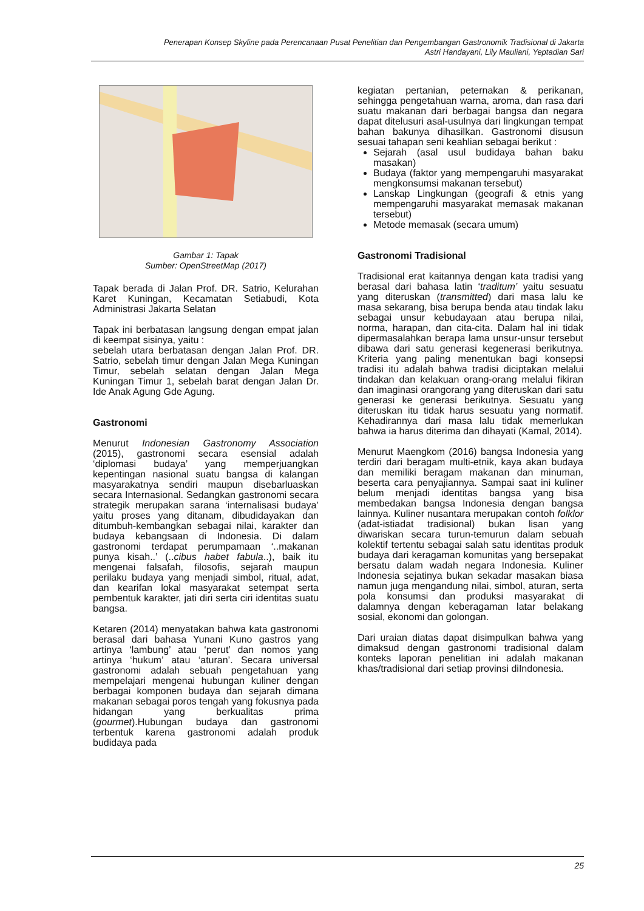Penerapan Konsep Skyline pada Perencanaan Pusat Penelitian dan Pengembangan Gastronomik Tradisional di Jakarta
Astri Handayani, Lily Mauliani, Yeptadian Sari
Gambar 1: Tapak
Sumber: OpenStreetMap (2017)
Tapak berada di Jalan Prof. DR. Satrio, Kelurahan Karet Kuningan, Kecamatan Setiabudi, Kota Administrasi Jakarta Selatan
Tapak ini berbatasan langsung dengan empat jalan di keempat sisinya, yaitu :
sebelah utara berbatasan dengan Jalan Prof. DR. Satrio, sebelah timur dengan Jalan Mega Kuningan Timur, sebelah selatan dengan Jalan Mega Kuningan Timur 1, sebelah barat dengan Jalan Dr. Ide Anak Agung Gde Agung.
Gastronomi
Menurut Indonesian Gastronomy Association (2015), gastronomi secara esensial adalah ‘diplomasi budaya’ yang memperjuangkan kepentingan nasional suatu bangsa di kalangan masyarakatnya sendiri maupun disebarluaskan secara Internasional. Sedangkan gastronomi secara strategik merupakan sarana ‘internalisasi budaya’ yaitu proses yang ditanam, dibudidayakan dan ditumbuh-kembangkan sebagai nilai, karakter dan budaya kebangsaan di Indonesia. Di dalam gastronomi terdapat perumpamaan ‘..makanan punya kisah..’ (..cibus habet fabula..), baik itu mengenai falsafah, filosofis, sejarah maupun perilaku budaya yang menjadi simbol, ritual, adat, dan kearifan lokal masyarakat setempat serta pembentuk karakter, jati diri serta ciri identitas suatu bangsa.
Ketaren (2014) menyatakan bahwa kata gastronomi berasal dari bahasa Yunani Kuno gastros yang artinya ‘lambung’ atau ‘perut’ dan nomos yang artinya ‘hukum’ atau ‘aturan’. Secara universal gastronomi adalah sebuah pengetahuan yang mempelajari mengenai hubungan kuliner dengan berbagai komponen budaya dan sejarah dimana makanan sebagai poros tengah yang fokusnya pada hidangan yang berkualitas prima (gourmet).Hubungan budaya dan gastronomi terbentuk karena gastronomi adalah produk budidaya pada
kegiatan pertanian, peternakan & perikanan, sehingga pengetahuan warna, aroma, dan rasa dari suatu makanan dari berbagai bangsa dan negara dapat ditelusuri asal-usulnya dari lingkungan tempat bahan bakunya dihasilkan. Gastronomi disusun sesuai tahapan seni keahlian sebagai berikut :
Sejarah (asal usul budidaya bahan baku masakan)
Budaya (faktor yang mempengaruhi masyarakat mengkonsumsi makanan tersebut)
Lanskap Lingkungan (geografi & etnis yang mempengaruhi masyarakat memasak makanan tersebut)
Metode memasak (secara umum)
Gastronomi Tradisional
Tradisional erat kaitannya dengan kata tradisi yang berasal dari bahasa latin ‘traditum’ yaitu sesuatu yang diteruskan (transmitted) dari masa lalu ke masa sekarang, bisa berupa benda atau tindak laku sebagai unsur kebudayaan atau berupa nilai, norma, harapan, dan cita-cita. Dalam hal ini tidak dipermasalahkan berapa lama unsur-unsur tersebut dibawa dari satu generasi kegenerasi berikutnya. Kriteria yang paling menentukan bagi konsepsi tradisi itu adalah bahwa tradisi diciptakan melalui tindakan dan kelakuan orang-orang melalui fikiran dan imaginasi orangorang yang diteruskan dari satu generasi ke generasi berikutnya. Sesuatu yang diteruskan itu tidak harus sesuatu yang normatif. Kehadirannya dari masa lalu tidak memerlukan bahwa ia harus diterima dan dihayati (Kamal, 2014).
Menurut Maengkom (2016) bangsa Indonesia yang terdiri dari beragam multi-etnik, kaya akan budaya dan memiliki beragam makanan dan minuman, beserta cara penyajiannya. Sampai saat ini kuliner belum menjadi identitas bangsa yang bisa membedakan bangsa Indonesia dengan bangsa lainnya. Kuliner nusantara merupakan contoh folklor (adat-istiadat tradisional) bukan lisan yang diwariskan secara turun-temurun dalam sebuah kolektif tertentu sebagai salah satu identitas produk budaya dari keragaman komunitas yang bersepakat bersatu dalam wadah negara Indonesia. Kuliner Indonesia sejatinya bukan sekadar masakan biasa namun juga mengandung nilai, simbol, aturan, serta pola konsumsi dan produksi masyarakat di dalamnya dengan keberagaman latar belakang sosial, ekonomi dan golongan.
Dari uraian diatas dapat disimpulkan bahwa yang dimaksud dengan gastronomi tradisional dalam konteks laporan penelitian ini adalah makanan khas/tradisional dari setiap provinsi diIndonesia.
25